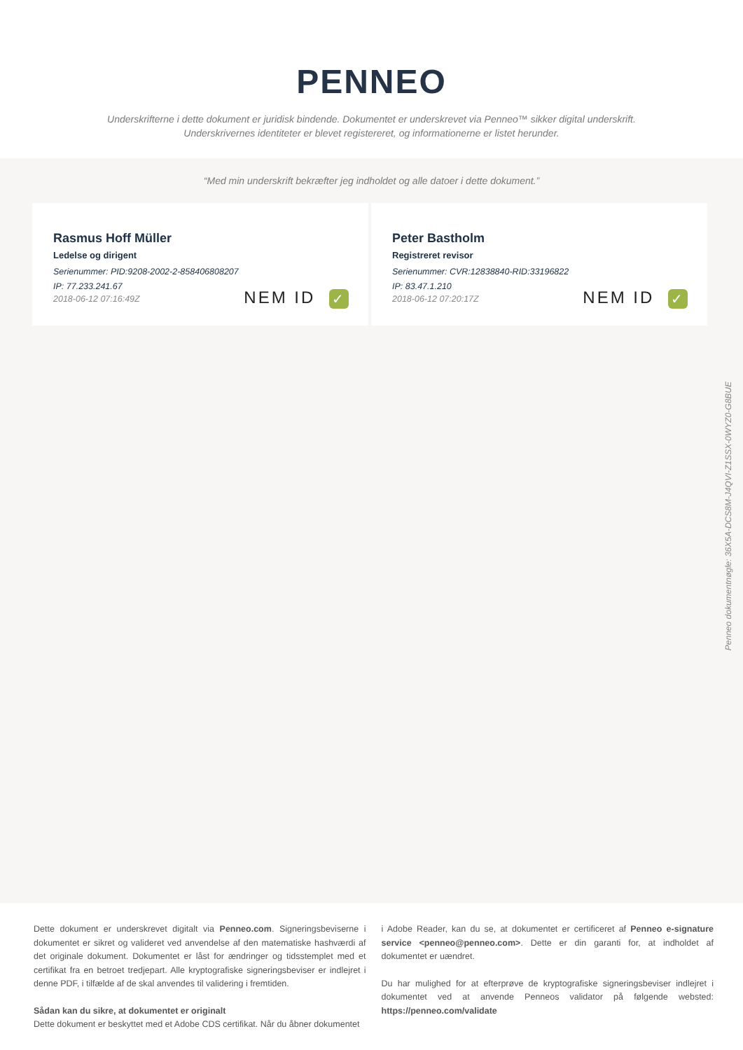PENNEO
Underskrifterne i dette dokument er juridisk bindende. Dokumentet er underskrevet via Penneo™ sikker digital underskrift.
Underskrivernes identiteter er blevet registereret, og informationerne er listet herunder.
“Med min underskrift bekræfter jeg indholdet og alle datoer i dette dokument.”
Rasmus Hoff Müller
Ledelse og dirigent
Serienummer: PID:9208-2002-2-858406808207
IP: 77.233.241.67
2018-06-12 07:16:49Z
NEM ID ✓
Peter Bastholm
Registreret revisor
Serienummer: CVR:12838840-RID:33196822
IP: 83.47.1.210
2018-06-12 07:20:17Z
NEM ID ✓
Penneo dokumentnøgle: 36X5A-DCS8M-J4QVI-Z1SSX-0WYZ0-G8BUE
Dette dokument er underskrevet digitalt via Penneo.com. Signeringsbeviserne i dokumentet er sikret og valideret ved anvendelse af den matematiske hashværdi af det originale dokument. Dokumentet er låst for ændringer og tidsstemplet med et certifikat fra en betroet tredjepart. Alle kryptografiske signeringsbeviser er indlejret i denne PDF, i tilfælde af de skal anvendes til validering i fremtiden.
Sådan kan du sikre, at dokumentet er originalt
Dette dokument er beskyttet med et Adobe CDS certifikat. Når du åbner dokumentet
i Adobe Reader, kan du se, at dokumentet er certificeret af Penneo e-signature service <penneo@penneo.com>. Dette er din garanti for, at indholdet af dokumentet er uændret.
Du har mulighed for at efterprøve de kryptografiske signeringsbeviser indlejret i dokumentet ved at anvende Penneos validator på følgende websted: https://penneo.com/validate